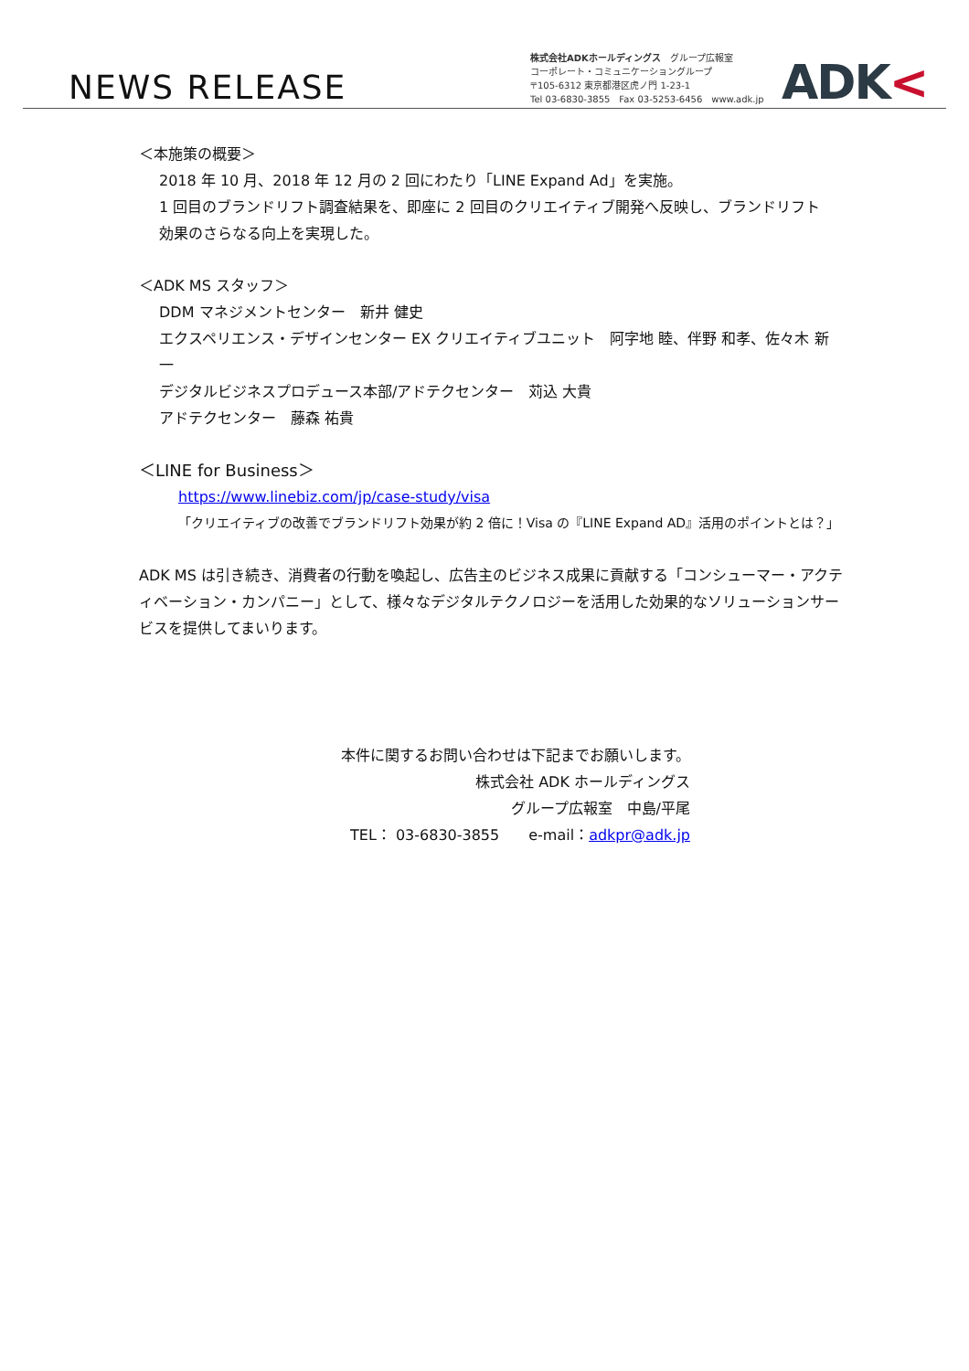NEWS RELEASE
株式会社ADKホールディングス　グループ広報室
コーポレート・コミュニケーショングループ
〒105-6312 東京都港区虎ノ門 1-23-1
Tel 03-6830-3855　Fax 03-5253-6456　www.adk.jp
ADK<
＜本施策の概要＞
2018 年 10 月、2018 年 12 月の 2 回にわたり「LINE Expand Ad」を実施。
1 回目のブランドリフト調査結果を、即座に 2 回目のクリエイティブ開発へ反映し、ブランドリフト
効果のさらなる向上を実現した。
＜ADK MS スタッフ＞
DDM マネジメントセンター　新井 健史
エクスペリエンス・デザインセンター EX クリエイティブユニット　阿字地 睦、伴野 和孝、佐々木 新一
デジタルビジネスプロデュース本部/アドテクセンター　苅込 大貴
アドテクセンター　藤森 祐貴
＜LINE for Business＞
https://www.linebiz.com/jp/case-study/visa
「クリエイティブの改善でブランドリフト効果が約 2 倍に！Visa の『LINE Expand AD』活用のポイントとは？」
ADK MS は引き続き、消費者の行動を喚起し、広告主のビジネス成果に貢献する「コンシューマー・アクティベーション・カンパニー」として、様々なデジタルテクノロジーを活用した効果的なソリューションサービスを提供してまいります。
本件に関するお問い合わせは下記までお願いします。
株式会社 ADK ホールディングス
グループ広報室　中島/平尾
TEL： 03-6830-3855　　e-mail：adkpr@adk.jp